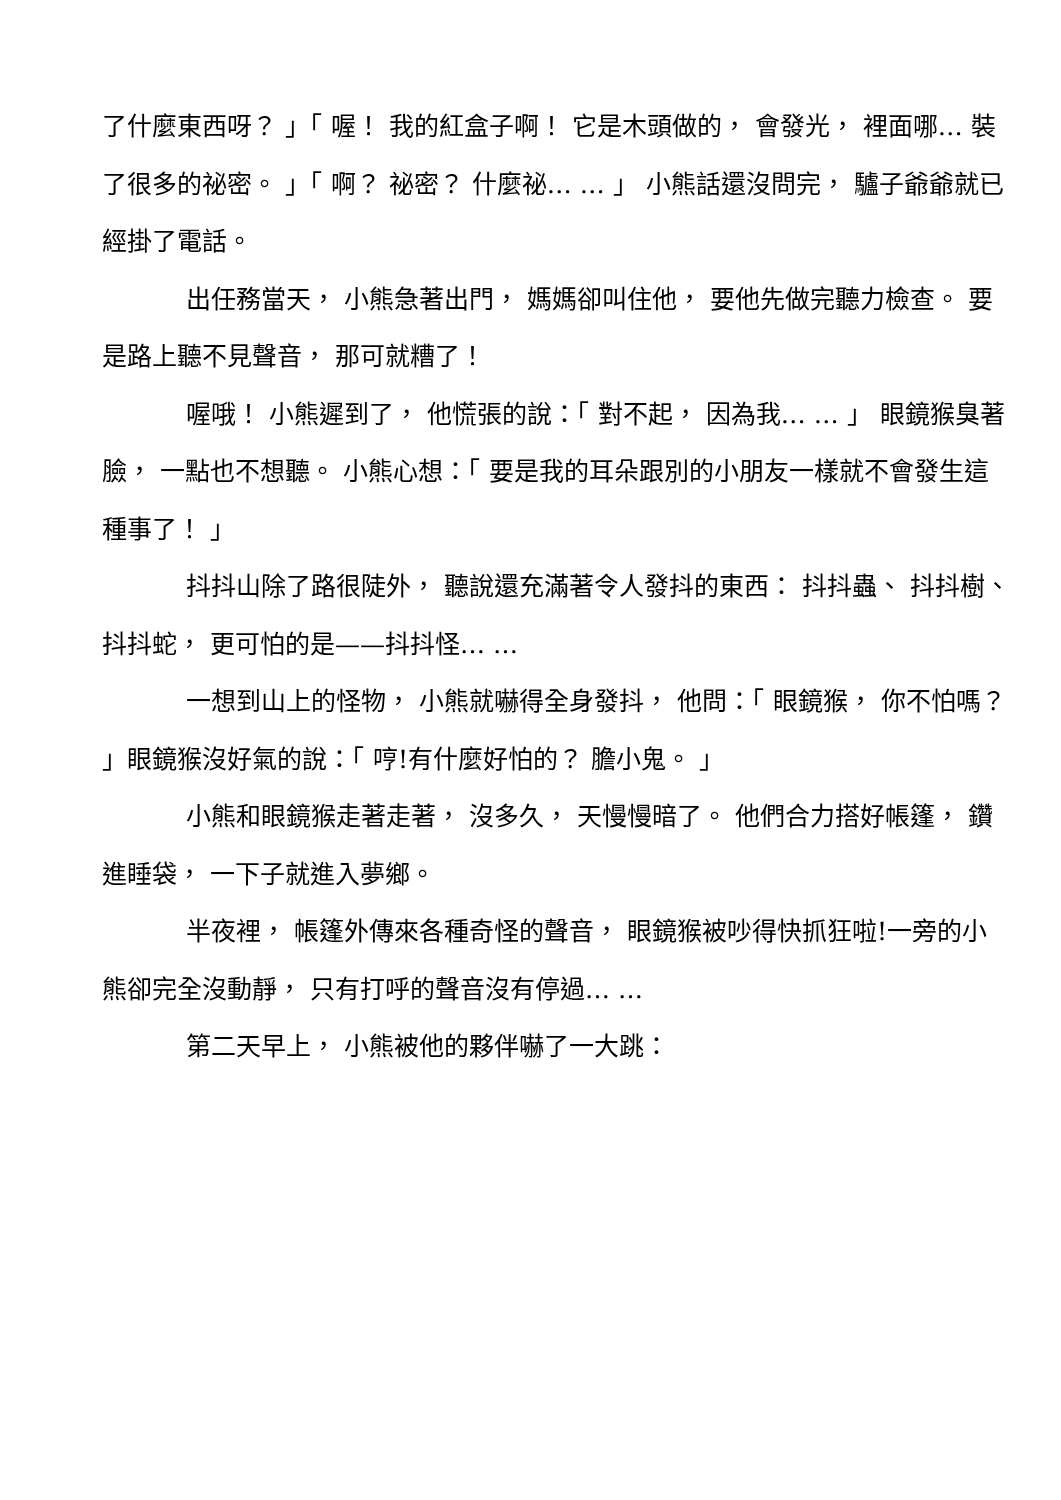了什麼東西呀？ 」「 喔！ 我的紅盒子啊！ 它是木頭做的， 會發光， 裡面哪… 裝了很多的祕密。 」「 啊？ 祕密？ 什麼祕… … 」 小熊話還沒問完， 驢子爺爺就已經掛了電話。
出任務當天， 小熊急著出門， 媽媽卻叫住他， 要他先做完聽力檢查。 要是路上聽不見聲音， 那可就糟了！
喔哦！ 小熊遲到了， 他慌張的說：「 對不起， 因為我… … 」 眼鏡猴臭著臉， 一點也不想聽。 小熊心想：「 要是我的耳朵跟別的小朋友一樣就不會發生這種事了！ 」
抖抖山除了路很陡外， 聽說還充滿著令人發抖的東西： 抖抖蟲、 抖抖樹、 抖抖蛇， 更可怕的是——抖抖怪… …
一想到山上的怪物， 小熊就嚇得全身發抖， 他問：「 眼鏡猴， 你不怕嗎？ 」眼鏡猴沒好氣的說：「 哼!有什麼好怕的？ 膽小鬼。 」
小熊和眼鏡猴走著走著， 沒多久， 天慢慢暗了。 他們合力搭好帳篷， 鑽進睡袋， 一下子就進入夢鄉。
半夜裡， 帳篷外傳來各種奇怪的聲音， 眼鏡猴被吵得快抓狂啦!一旁的小熊卻完全沒動靜， 只有打呼的聲音沒有停過… …
第二天早上， 小熊被他的夥伴嚇了一大跳：